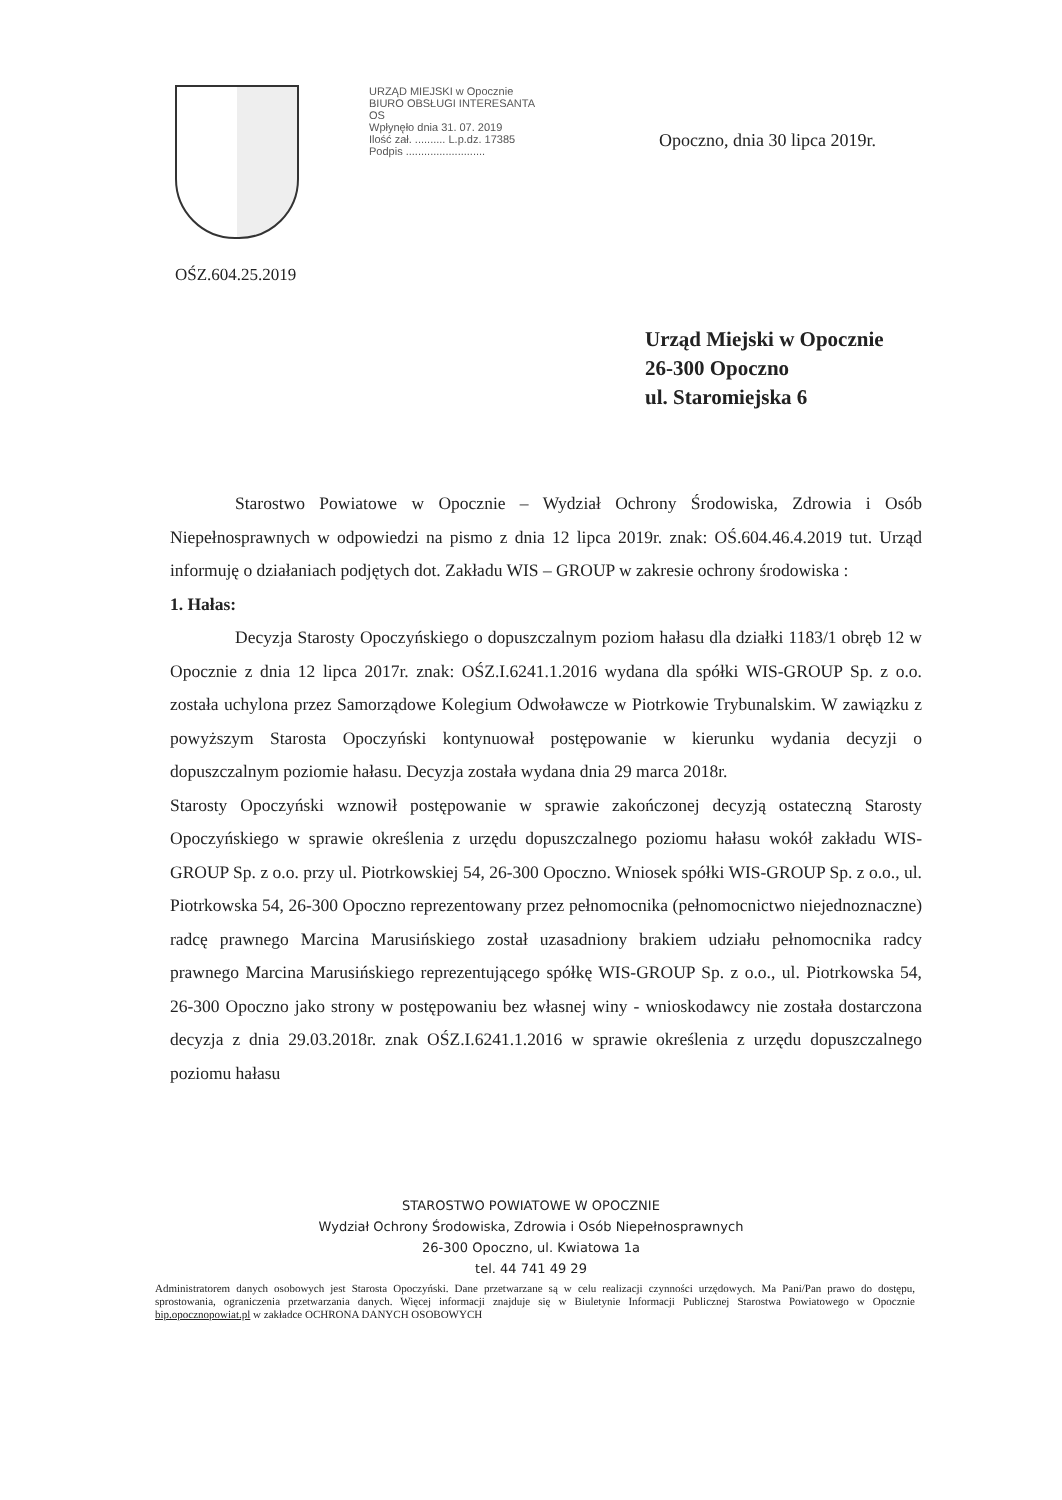URZĄD MIEJSKI w Opocznie
BIURO OBSŁUGI INTERESANTA
OS
Wpłynęło dnia 31. 07. 2019
Ilość zał. .......... L.p.dz. 17385
Podpis ..........................
Opoczno, dnia 30 lipca 2019r.
OŚZ.604.25.2019
Urząd Miejski w Opocznie
26-300 Opoczno
ul. Staromiejska 6
Starostwo Powiatowe w Opocznie – Wydział Ochrony Środowiska, Zdrowia i Osób Niepełnosprawnych w odpowiedzi na pismo z dnia 12 lipca 2019r. znak: OŚ.604.46.4.2019 tut. Urząd informuję o działaniach podjętych dot. Zakładu WIS – GROUP w zakresie ochrony środowiska :
1. Hałas:
Decyzja Starosty Opoczyńskiego o dopuszczalnym poziom hałasu dla działki 1183/1 obręb 12 w Opocznie z dnia 12 lipca 2017r. znak: OŚZ.I.6241.1.2016 wydana dla spółki WIS-GROUP Sp. z o.o. została uchylona przez Samorządowe Kolegium Odwoławcze w Piotrkowie Trybunalskim. W zawiązku z powyższym Starosta Opoczyński kontynuował postępowanie w kierunku wydania decyzji o dopuszczalnym poziomie hałasu. Decyzja została wydana dnia 29 marca 2018r.
Starosty Opoczyński wznowił postępowanie w sprawie zakończonej decyzją ostateczną Starosty Opoczyńskiego w sprawie określenia z urzędu dopuszczalnego poziomu hałasu wokół zakładu WIS-GROUP Sp. z o.o. przy ul. Piotrkowskiej 54, 26-300 Opoczno. Wniosek spółki WIS-GROUP Sp. z o.o., ul. Piotrkowska 54, 26-300 Opoczno reprezentowany przez pełnomocnika (pełnomocnictwo niejednoznaczne) radcę prawnego Marcina Marusińskiego został uzasadniony brakiem udziału pełnomocnika radcy prawnego Marcina Marusińskiego reprezentującego spółkę WIS-GROUP Sp. z o.o., ul. Piotrkowska 54, 26-300 Opoczno jako strony w postępowaniu bez własnej winy - wnioskodawcy nie została dostarczona decyzja z dnia 29.03.2018r. znak OŚZ.I.6241.1.2016 w sprawie określenia z urzędu dopuszczalnego poziomu hałasu
STAROSTWO POWIATOWE W OPOCZNIE
Wydział Ochrony Środowiska, Zdrowia i Osób Niepełnosprawnych
26-300 Opoczno, ul. Kwiatowa 1a
tel. 44 741 49 29
Administratorem danych osobowych jest Starosta Opoczyński. Dane przetwarzane są w celu realizacji czynności urzędowych. Ma Pani/Pan prawo do dostępu, sprostowania, ograniczenia przetwarzania danych. Więcej informacji znajduje się w Biuletynie Informacji Publicznej Starostwa Powiatowego w Opocznie bip.opocznopowiat.pl w zakładce OCHRONA DANYCH OSOBOWYCH